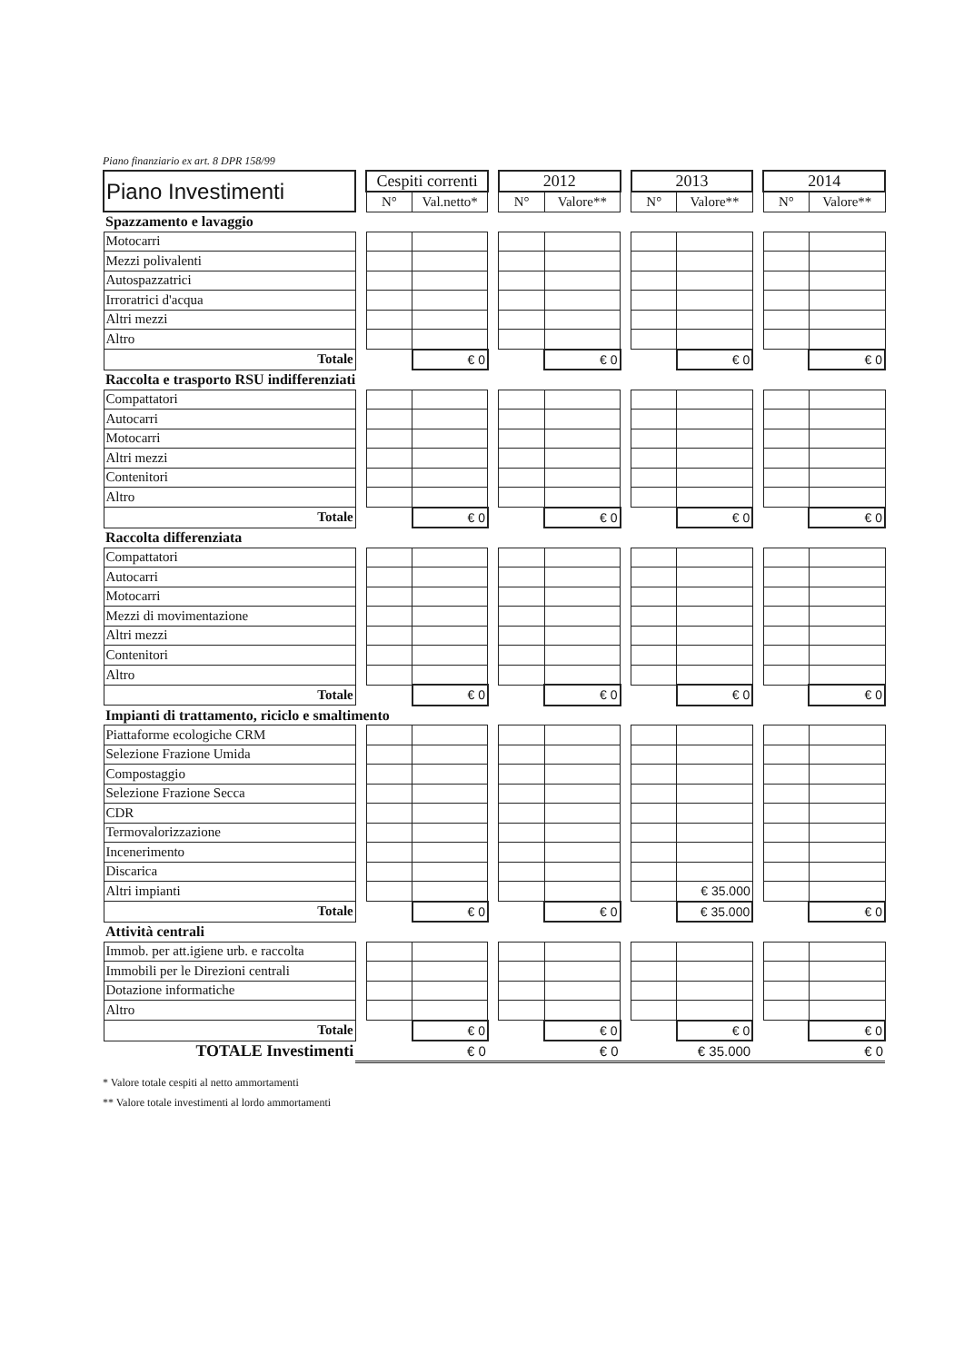Piano finanziario ex art. 8 DPR 158/99
| Piano Investimenti | | Cespiti correnti | | | 2012 | | | 2013 | | | 2014 | |
| | | N° | Val.netto* | | N° | Valore** | | N° | Valore** | | N° | Valore** |
| Spazzamento e lavaggio | | | | | | | | | | | | |
| Motocarri | | | | | | | | | | | | |
| Mezzi polivalenti | | | | | | | | | | | | |
| Autospazzatrici | | | | | | | | | | | | |
| Irroratrici d'acqua | | | | | | | | | | | | |
| Altri mezzi | | | | | | | | | | | | |
| Altro | | | | | | | | | | | | |
| Totale | | | € 0 | | | € 0 | | | € 0 | | | € 0 |
| Raccolta e trasporto RSU indifferenziati | | | | | | | | | | | | |
| Compattatori | | | | | | | | | | | | |
| Autocarri | | | | | | | | | | | | |
| Motocarri | | | | | | | | | | | | |
| Altri mezzi | | | | | | | | | | | | |
| Contenitori | | | | | | | | | | | | |
| Altro | | | | | | | | | | | | |
| Totale | | | € 0 | | | € 0 | | | € 0 | | | € 0 |
| Raccolta differenziata | | | | | | | | | | | | |
| Compattatori | | | | | | | | | | | | |
| Autocarri | | | | | | | | | | | | |
| Motocarri | | | | | | | | | | | | |
| Mezzi di movimentazione | | | | | | | | | | | | |
| Altri mezzi | | | | | | | | | | | | |
| Contenitori | | | | | | | | | | | | |
| Altro | | | | | | | | | | | | |
| Totale | | | € 0 | | | € 0 | | | € 0 | | | € 0 |
| Impianti di trattamento, riciclo e smaltimento | | | | | | | | | | | | |
| Piattaforme ecologiche CRM | | | | | | | | | | | | |
| Selezione Frazione Umida | | | | | | | | | | | | |
| Compostaggio | | | | | | | | | | | | |
| Selezione Frazione Secca | | | | | | | | | | | | |
| CDR | | | | | | | | | | | | |
| Termovalorizzazione | | | | | | | | | | | | |
| Incenerimento | | | | | | | | | | | | |
| Discarica | | | | | | | | | | | | |
| Altri impianti | | | | | | | | | € 35.000 | | | |
| Totale | | | € 0 | | | € 0 | | | € 35.000 | | | € 0 |
| Attività centrali | | | | | | | | | | | | |
| Immob. per att.igiene urb. e raccolta | | | | | | | | | | | | |
| Immobili per le Direzioni centrali | | | | | | | | | | | | |
| Dotazione informatiche | | | | | | | | | | | | |
| Altro | | | | | | | | | | | | |
| Totale | | | € 0 | | | € 0 | | | € 0 | | | € 0 |
| TOTALE Investimenti | | € 0 | | | € 0 | | | € 35.000 | | | € 0 | |
* Valore totale cespiti al netto ammortamenti
** Valore totale investimenti al lordo ammortamenti